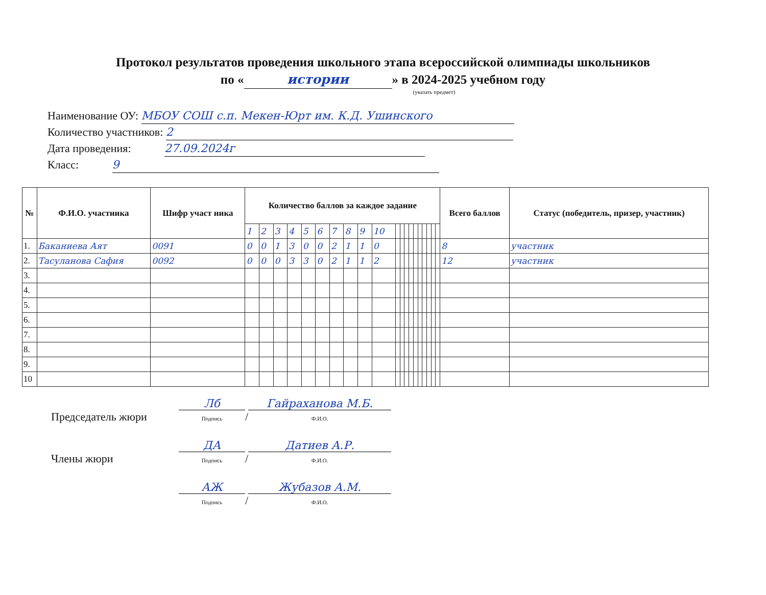Протокол результатов проведения школьного этапа всероссийской олимпиады школьников
по « истории » в 2024-2025 учебном году
(указать предмет)
Наименование ОУ: МБОУ СОШ с.п. Мекен-Юрт им. К.Д. Ушинского
Количество участников: 2
Дата проведения: 27.09.2024г
Класс: 9
| № | Ф.И.О. участника | Шифр участ ника | Количество баллов за каждое задание | | | | | | | | | | | | | | | | | | | | Всего баллов | Статус (победитель, призер, участник) |
| --- | --- | --- | --- | --- | --- | --- | --- | --- | --- | --- | --- | --- | --- | --- | --- | --- | --- | --- | --- | --- | --- | --- | --- | --- |
| | | | 1 | 2 | 3 | 4 | 5 | 6 | 7 | 8 | 9 | 10 | | | | | | | | | | | | |
| 1. | Баканиева Аят | 0091 | 0 | 0 | 1 | 3 | 0 | 0 | 2 | 1 | 1 | 0 | | | | | | | | | | | 8 | участник |
| 2. | Тасуланова Сафия | 0092 | 0 | 0 | 0 | 3 | 3 | 0 | 2 | 1 | 1 | 2 | | | | | | | | | | | 12 | участник |
| 3. | | | | | | | | | | | | | | | | | | | | | | | | |
| 4. | | | | | | | | | | | | | | | | | | | | | | | | |
| 5. | | | | | | | | | | | | | | | | | | | | | | | | |
| 6. | | | | | | | | | | | | | | | | | | | | | | | | |
| 7. | | | | | | | | | | | | | | | | | | | | | | | | |
| 8. | | | | | | | | | | | | | | | | | | | | | | | | |
| 9. | | | | | | | | | | | | | | | | | | | | | | | | |
| 10 | | | | | | | | | | | | | | | | | | | | | | | | |
Председатель жюри Лб
Подпись / Гайраханова М.Б.
Ф.И.О.
Члены жюри ДА
Подпись / Датиев А.Р.
Ф.И.О.
АЖ
Подпись / Жубазов А.М.
Ф.И.О.